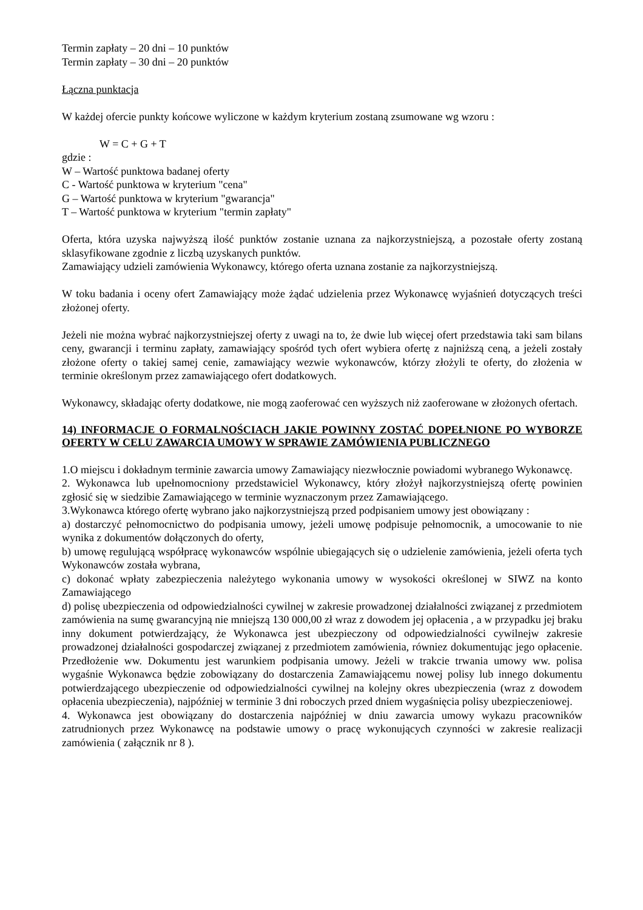Termin zapłaty – 20 dni – 10 punktów
Termin zapłaty – 30 dni – 20 punktów
Łączna punktacja
W każdej ofercie punkty końcowe wyliczone w każdym kryterium zostaną zsumowane wg wzoru :
W = C + G + T
gdzie :
W – Wartość punktowa badanej oferty
C - Wartość punktowa w kryterium "cena"
G – Wartość punktowa w kryterium "gwarancja"
T – Wartość punktowa w kryterium "termin zapłaty"
Oferta, która uzyska najwyższą ilość punktów zostanie uznana za najkorzystniejszą, a pozostałe oferty zostaną sklasyfikowane zgodnie z liczbą uzyskanych punktów.
Zamawiający udzieli zamówienia Wykonawcy, którego oferta uznana zostanie za najkorzystniejszą.
W toku badania i oceny ofert Zamawiający może żądać udzielenia przez Wykonawcę wyjaśnień dotyczących treści złożonej oferty.
Jeżeli nie można wybrać najkorzystniejszej oferty z uwagi na to, że dwie lub więcej ofert przedstawia taki sam bilans ceny, gwarancji i terminu zapłaty, zamawiający spośród tych ofert wybiera ofertę z najniższą ceną, a jeżeli zostały złożone oferty o takiej samej cenie, zamawiający wezwie wykonawców, którzy złożyli te oferty, do złożenia w terminie określonym przez zamawiającego ofert dodatkowych.
Wykonawcy, składając oferty dodatkowe, nie mogą zaoferować cen wyższych niż zaoferowane w złożonych ofertach.
14) INFORMACJE O FORMALNOŚCIACH JAKIE POWINNY ZOSTAĆ DOPEŁNIONE PO WYBORZE OFERTY W CELU ZAWARCIA UMOWY W SPRAWIE ZAMÓWIENIA PUBLICZNEGO
1.O miejscu i dokładnym terminie zawarcia umowy Zamawiający niezwłocznie powiadomi wybranego Wykonawcę.
2. Wykonawca lub upełnomocniony przedstawiciel Wykonawcy, który złożył najkorzystniejszą ofertę powinien zgłosić się w siedzibie Zamawiającego w terminie wyznaczonym przez Zamawiającego.
3.Wykonawca którego ofertę wybrano jako najkorzystniejszą przed podpisaniem umowy jest obowiązany :
a) dostarczyć pełnomocnictwo do podpisania umowy, jeżeli umowę podpisuje pełnomocnik, a umocowanie to nie wynika z dokumentów dołączonych do oferty,
b) umowę regulującą współpracę wykonawców wspólnie ubiegających się o udzielenie zamówienia, jeżeli oferta tych Wykonawców została wybrana,
c) dokonać wpłaty zabezpieczenia należytego wykonania umowy w wysokości określonej w SIWZ na konto Zamawiającego
d) polisę ubezpieczenia od odpowiedzialności cywilnej w zakresie prowadzonej działalności związanej z przedmiotem zamówienia na sumę gwarancyjną nie mniejszą 130 000,00 zł wraz z dowodem jej opłacenia , a w przypadku jej braku inny dokument potwierdzający, że Wykonawca jest ubezpieczony od odpowiedzialności cywilnejw zakresie prowadzonej działalności gospodarczej związanej z przedmiotem zamówienia, równiez dokumentując jego opłacenie. Przedłożenie ww. Dokumentu jest warunkiem podpisania umowy. Jeżeli w trakcie trwania umowy ww. polisa wygaśnie Wykonawca będzie zobowiązany do dostarczenia Zamawiającemu nowej polisy lub innego dokumentu potwierdzającego ubezpieczenie od odpowiedzialności cywilnej na kolejny okres ubezpieczenia (wraz z dowodem opłacenia ubezpieczenia), najpóźniej w terminie 3 dni roboczych przed dniem wygaśnięcia polisy ubezpieczeniowej.
4. Wykonawca jest obowiązany do dostarczenia najpóźniej w dniu zawarcia umowy wykazu pracowników zatrudnionych przez Wykonawcę na podstawie umowy o pracę wykonujących czynności w zakresie realizacji zamówienia ( załącznik nr 8 ).